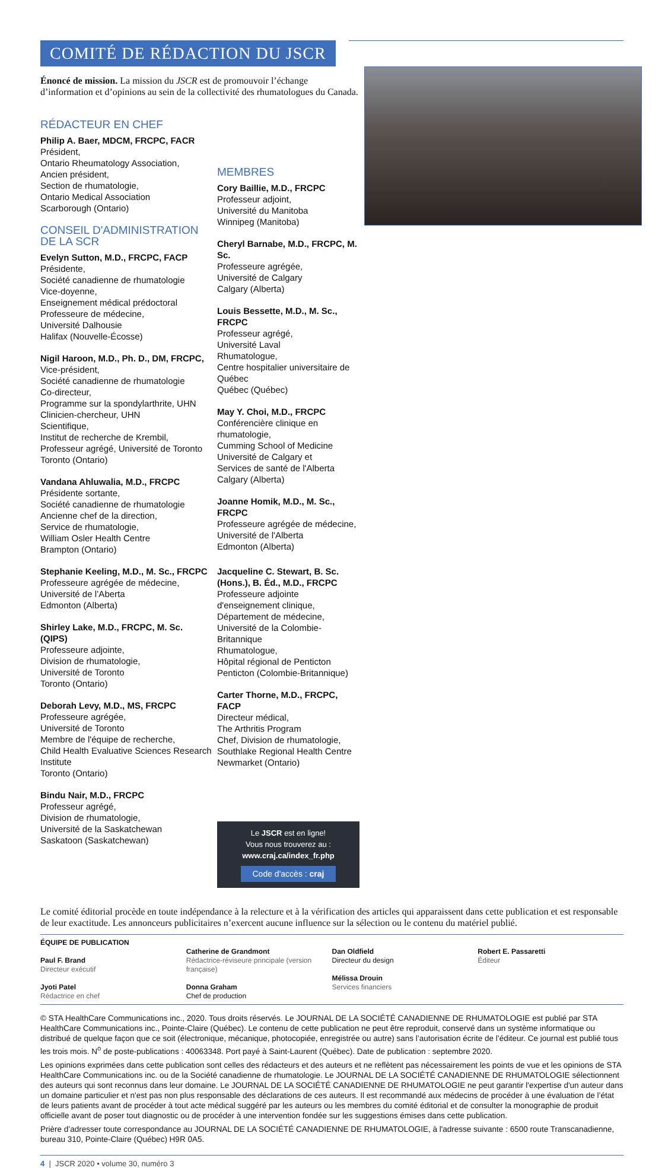COMITÉ DE RÉDACTION DU JSCR
Énoncé de mission. La mission du JSCR est de promouvoir l’échange d’information et d’opinions au sein de la collectivité des rhumatologues du Canada.
RÉDACTEUR EN CHEF
Philip A. Baer, MDCM, FRCPC, FACR
Président,
Ontario Rheumatology Association,
Ancien président,
Section de rhumatologie,
Ontario Medical Association
Scarborough (Ontario)
CONSEIL D'ADMINISTRATION DE LA SCR
Evelyn Sutton, M.D., FRCPC, FACP
Présidente,
Société canadienne de rhumatologie
Vice-doyenne,
Enseignement médical prédoctoral
Professeure de médecine,
Université Dalhousie
Halifax (Nouvelle-Écosse)
Nigil Haroon, M.D., Ph. D., DM, FRCPC,
Vice-président,
Société canadienne de rhumatologie
Co-directeur,
Programme sur la spondylarthrite, UHN
Clinicien-chercheur, UHN
Scientifique,
Institut de recherche de Krembil,
Professeur agrégé, Université de Toronto
Toronto (Ontario)
Vandana Ahluwalia, M.D., FRCPC
Présidente sortante,
Société canadienne de rhumatologie
Ancienne chef de la direction,
Service de rhumatologie,
William Osler Health Centre
Brampton (Ontario)
MEMBRES
Cory Baillie, M.D., FRCPC
Professeur adjoint,
Université du Manitoba
Winnipeg (Manitoba)
Cheryl Barnabe, M.D., FRCPC, M. Sc.
Professeure agrégée,
Université de Calgary
Calgary (Alberta)
Louis Bessette, M.D., M. Sc., FRCPC
Professeur agrégé,
Université Laval
Rhumatologue,
Centre hospitalier universitaire de Québec
Québec (Québec)
May Y. Choi, M.D., FRCPC
Conférencière clinique en rhumatologie,
Cumming School of Medicine
Université de Calgary et
Services de santé de l'Alberta
Calgary (Alberta)
Joanne Homik, M.D., M. Sc., FRCPC
Professeure agrégée de médecine,
Université de l'Alberta
Edmonton (Alberta)
Stephanie Keeling, M.D., M. Sc., FRCPC
Professeure agrégée de médecine,
Université de l’Aberta
Edmonton (Alberta)
Shirley Lake, M.D., FRCPC, M. Sc. (QIPS)
Professeure adjointe,
Division de rhumatologie,
Université de Toronto
Toronto (Ontario)
Deborah Levy, M.D., MS, FRCPC
Professeure agrégée,
Université de Toronto
Membre de l'équipe de recherche,
Child Health Evaluative Sciences Research Institute
Toronto (Ontario)
Bindu Nair, M.D., FRCPC
Professeur agrégé,
Division de rhumatologie,
Université de la Saskatchewan
Saskatoon (Saskatchewan)
Jacqueline C. Stewart, B. Sc. (Hons.), B. Éd., M.D., FRCPC
Professeure adjointe d'enseignement clinique,
Département de médecine,
Université de la Colombie-Britannique
Rhumatologue,
Hôpital régional de Penticton
Penticton (Colombie-Britannique)
Carter Thorne, M.D., FRCPC, FACP
Directeur médical,
The Arthritis Program
Chef, Division de rhumatologie,
Southlake Regional Health Centre
Newmarket (Ontario)
Le JSCR est en ligne!
Vous nous trouverez au :
www.craj.ca/index_fr.php
Code d'accès : craj
Le comité éditorial procède en toute indépendance à la relecture et à la vérification des articles qui apparaissent dans cette publication et est responsable de leur exactitude. Les annonceurs publicitaires n’exercent aucune influence sur la sélection ou le contenu du matériel publié.
ÉQUIPE DE PUBLICATION
Paul F. Brand
Directeur exécutif
Jyoti Patel
Rédactrice en chef
Catherine de Grandmont
Rédactrice-réviseure principale (version française)
Donna Graham
Chef de production
Dan Oldfield
Directeur du design
Mélissa Drouin
Services financiers
Robert E. Passaretti
Éditeur
© STA HealthCare Communications inc., 2020. Tous droits réservés. Le JOURNAL DE LA SOCIÉTÉ CANADIENNE DE RHUMATOLOGIE est publié par STA HealthCare Communications inc., Pointe-Claire (Québec). Le contenu de cette publication ne peut être reproduit, conservé dans un système informatique ou distribué de quelque façon que ce soit (électronique, mécanique, photocopiée, enregistrée ou autre) sans l’autorisation écrite de l’éditeur. Ce journal est publié tous les trois mois. N<sup>o</sup> de poste-publications : 40063348. Port payé à Saint-Laurent (Québec). Date de publication : septembre 2020.
Les opinions exprimées dans cette publication sont celles des rédacteurs et des auteurs et ne reflètent pas nécessairement les points de vue et les opinions de STA HealthCare Communications inc. ou de la Société canadienne de rhumatologie. Le JOURNAL DE LA SOCIÉTÉ CANADIENNE DE RHUMATOLOGIE sélectionnent des auteurs qui sont reconnus dans leur domaine. Le JOURNAL DE LA SOCIÉTÉ CANADIENNE DE RHUMATOLOGIE ne peut garantir l'expertise d'un auteur dans un domaine particulier et n'est pas non plus responsable des déclarations de ces auteurs. Il est recommandé aux médecins de procéder à une évaluation de l’état de leurs patients avant de procéder à tout acte médical suggéré par les auteurs ou les membres du comité éditorial et de consulter la monographie de produit officielle avant de poser tout diagnostic ou de procéder à une intervention fondée sur les suggestions émises dans cette publication.
Prière d’adresser toute correspondance au JOURNAL DE LA SOCIÉTÉ CANADIENNE DE RHUMATOLOGIE, à l'adresse suivante : 6500 route Transcanadienne, bureau 310, Pointe-Claire (Québec) H9R 0A5.
4 | JSCR 2020 • volume 30, numéro 3